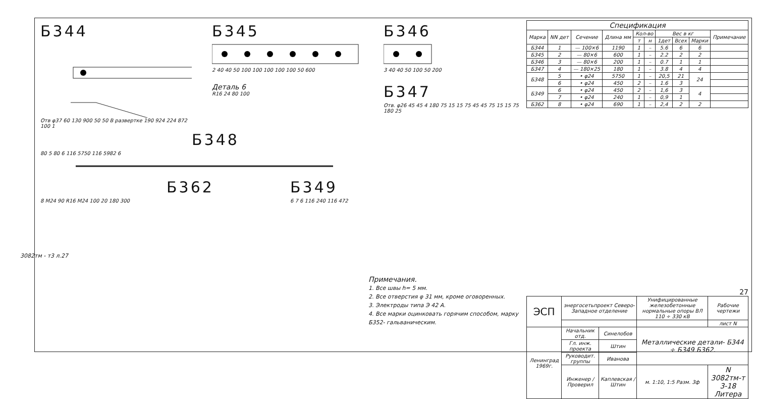3082тм - т3 л.27
Б344
Отв φ37 60 130 900 50 50 В развертке 190 924 224 872 100 1
Б345
2 40 40 50 100 100 100 100 100 50 600
Деталь 6
R16 24 80 100
Б346
3 40 40 50 100 50 200
Б347
Отв. φ26 45 45 4 180 75 15 15 75 45 45 75 15 15 75 180 25
Б348
80 5 80 6 116 5750 116 5982 6
Б362
8 M24 90 R16 M24 100 20 180 300
Б349
6 7 6 116 240 116 472
| Спецификация | | | | | | | | | |
| --- | --- | --- | --- | --- | --- | --- | --- | --- | --- |
| Марка | NN дет | Сечение | Длина мм | Кол-во | | Вес в кг | | | Примечание |
| | | | | т | н | 1дет | Всех | Марки | |
| Б344 | 1 | — 100×6 | 1190 | 1 | – | 5.6 | 6 | 6 | |
| Б345 | 2 | — 80×6 | 600 | 1 | – | 2.2 | 2 | 2 | |
| Б346 | 3 | — 80×6 | 200 | 1 | – | 0.7 | 1 | 1 | |
| Б347 | 4 | — 180×25 | 180 | 1 | – | 3.8 | 4 | 4 | |
| Б348 | 5 | • φ24 | 5750 | 1 | – | 20,5 | 21 | 24 | |
| | 6 | • φ24 | 450 | 2 | – | 1.6 | 3 | | |
| Б349 | 6 | • φ24 | 450 | 2 | – | 1,6 | 3 | 4 | |
| | 7 | • φ24 | 240 | 1 | – | 0,9 | 1 | | |
| Б362 | 8 | • φ24 | 690 | 1 | – | 2,4 | 2 | 2 | |
Примечания.
1. Все швы h= 5 мм.
2. Все отверстия φ 31 мм, кроме оговоренных.
3. Электроды типа Э 42 А.
4. Все марки оцинковать горячим способом, марку Б352- гальваническим.
27
| ЭСП | энергосетьпроект Северо-Западное отделение | | Унифицированные железобетонные нормальные опоры ВЛ 110 ÷ 330 кВ | | Рабочие чертежи |
| | | | | | лист N |
| Ленинград 1969г. | Начальник отд. | Синелобов | Металлические детали- Б344 ÷ Б349 Б362. | | |
| | Гл. инж. проекта | Штин | | | |
| | Руководит. группы | Иванова | | | |
| | Инженер / Проверил | Каплевская / Штин | м. 1:10, 1:5 Разм. 3ф | N 3082тм-т 3-18 Литера | |